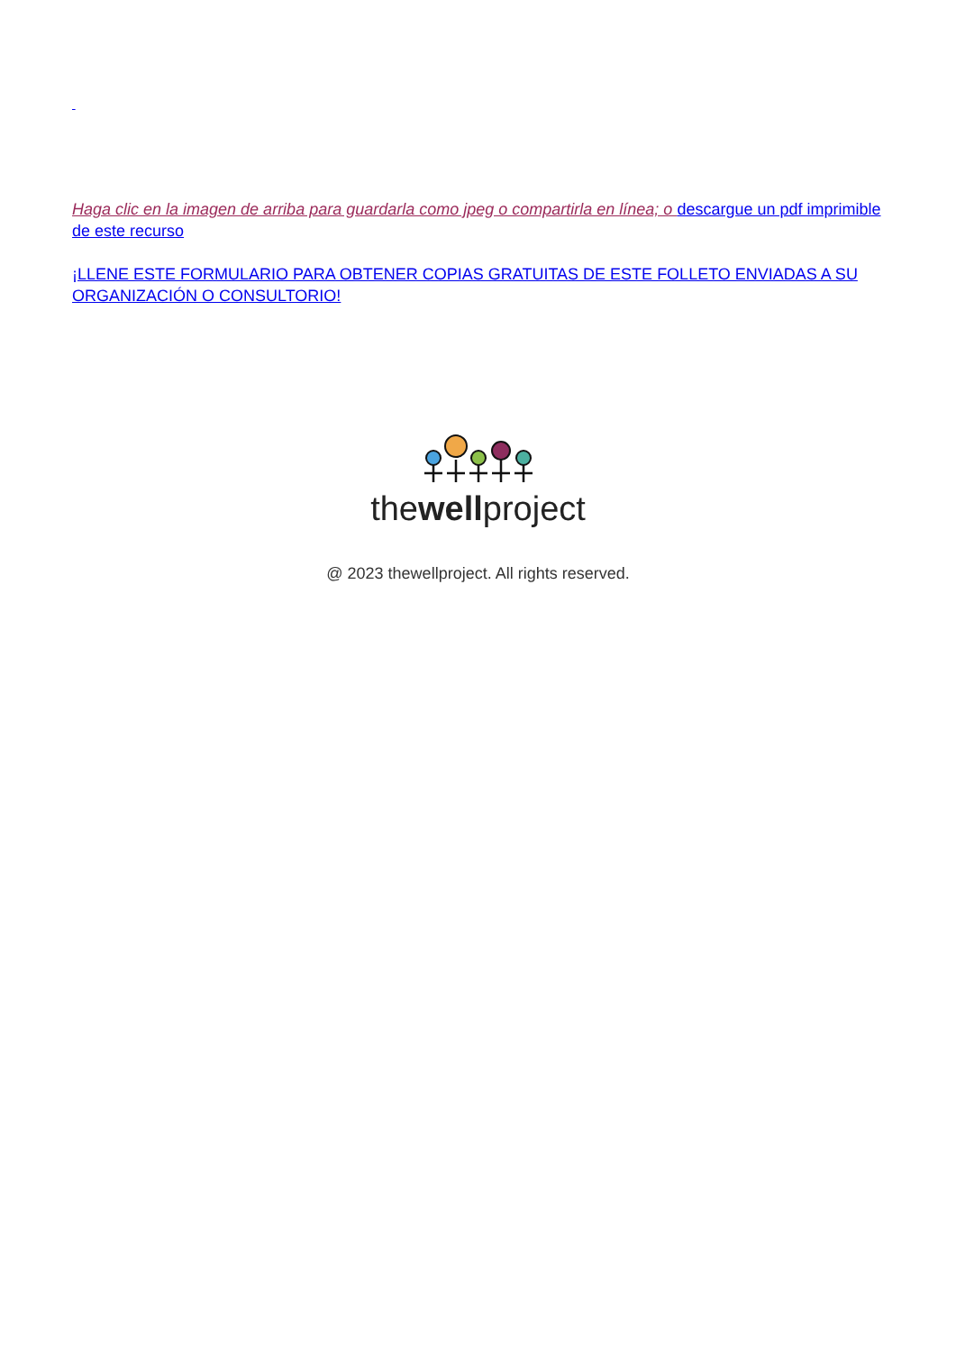Haga clic en la imagen de arriba para guardarla como jpeg o compartirla en línea; o descargue un pdf imprimible de este recurso
¡LLENE ESTE FORMULARIO PARA OBTENER COPIAS GRATUITAS DE ESTE FOLLETO ENVIADAS A SU ORGANIZACIÓN O CONSULTORIO!
thewellproject
@ 2023 thewellproject. All rights reserved.